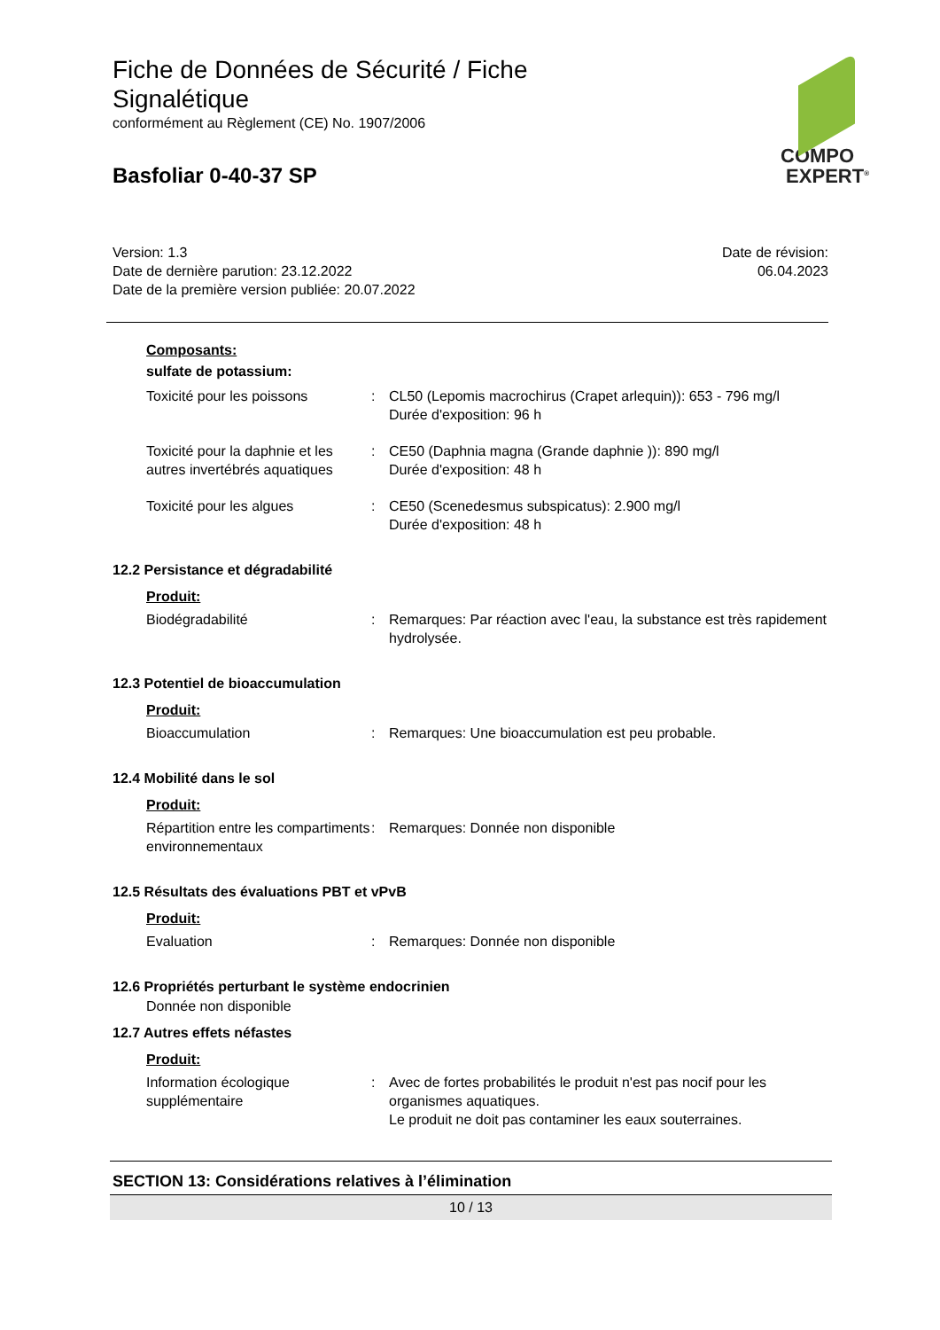Fiche de Données de Sécurité / Fiche Signalétique
conformément au Règlement (CE) No. 1907/2006
Basfoliar 0-40-37 SP
COMPO
EXPERT<sup>®</sup>
Version: 1.3
Date de dernière parution: 23.12.2022
Date de la première version publiée: 20.07.2022
Date de révision:
06.04.2023
Composants:
sulfate de potassium:
Toxicité pour les poissons : CL50 (Lepomis macrochirus (Crapet arlequin)): 653 - 796 mg/l
Durée d'exposition: 96 h
Toxicité pour la daphnie et les autres invertébrés aquatiques
: CE50 (Daphnia magna (Grande daphnie )): 890 mg/l
Durée d'exposition: 48 h
Toxicité pour les algues : CE50 (Scenedesmus subspicatus): 2.900 mg/l
Durée d'exposition: 48 h
12.2 Persistance et dégradabilité
Produit:
Biodégradabilité : Remarques: Par réaction avec l'eau, la substance est très rapidement hydrolysée.
12.3 Potentiel de bioaccumulation
Produit:
Bioaccumulation : Remarques: Une bioaccumulation est peu probable.
12.4 Mobilité dans le sol
Produit:
Répartition entre les compartiments environnementaux
: Remarques: Donnée non disponible
12.5 Résultats des évaluations PBT et vPvB
Produit:
Evaluation : Remarques: Donnée non disponible
12.6 Propriétés perturbant le système endocrinien
Donnée non disponible
12.7 Autres effets néfastes
Produit:
Information écologique supplémentaire
: Avec de fortes probabilités le produit n'est pas nocif pour les organismes aquatiques.
Le produit ne doit pas contaminer les eaux souterraines.
SECTION 13: Considérations relatives à l’élimination
10 / 13